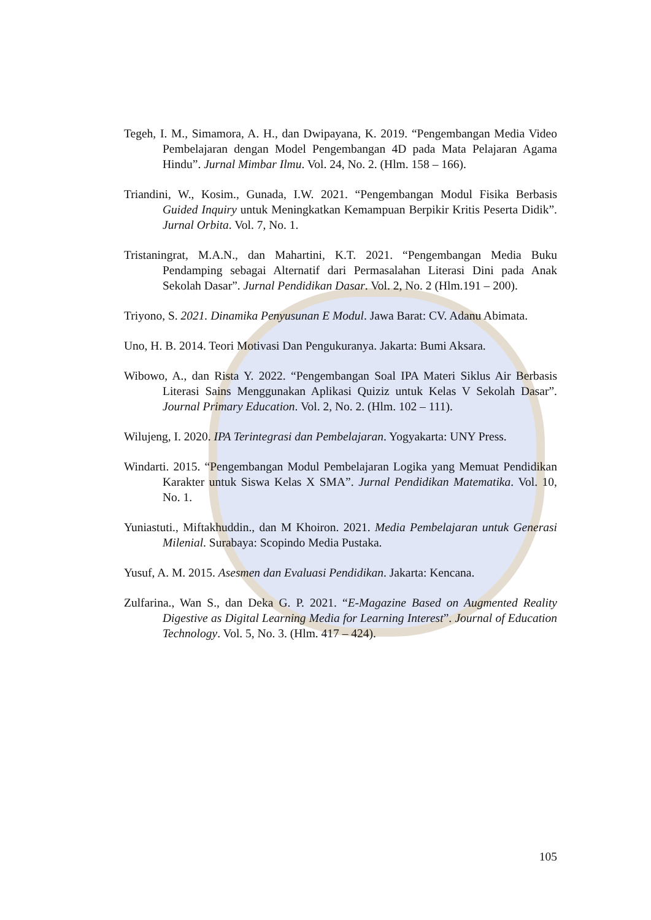Tegeh, I. M., Simamora, A. H., dan Dwipayana, K. 2019. “Pengembangan Media Video Pembelajaran dengan Model Pengembangan 4D pada Mata Pelajaran Agama Hindu”. Jurnal Mimbar Ilmu. Vol. 24, No. 2. (Hlm. 158 – 166).
Triandini, W., Kosim., Gunada, I.W. 2021. “Pengembangan Modul Fisika Berbasis Guided Inquiry untuk Meningkatkan Kemampuan Berpikir Kritis Peserta Didik”. Jurnal Orbita. Vol. 7, No. 1.
Tristaningrat, M.A.N., dan Mahartini, K.T. 2021. “Pengembangan Media Buku Pendamping sebagai Alternatif dari Permasalahan Literasi Dini pada Anak Sekolah Dasar”. Jurnal Pendidikan Dasar. Vol. 2, No. 2 (Hlm.191 – 200).
Triyono, S. 2021. Dinamika Penyusunan E Modul. Jawa Barat: CV. Adanu Abimata.
Uno, H. B. 2014. Teori Motivasi Dan Pengukuranya. Jakarta: Bumi Aksara.
Wibowo, A., dan Rista Y. 2022. “Pengembangan Soal IPA Materi Siklus Air Berbasis Literasi Sains Menggunakan Aplikasi Quiziz untuk Kelas V Sekolah Dasar”. Journal Primary Education. Vol. 2, No. 2. (Hlm. 102 – 111).
Wilujeng, I. 2020. IPA Terintegrasi dan Pembelajaran. Yogyakarta: UNY Press.
Windarti. 2015. “Pengembangan Modul Pembelajaran Logika yang Memuat Pendidikan Karakter untuk Siswa Kelas X SMA”. Jurnal Pendidikan Matematika. Vol. 10, No. 1.
Yuniastuti., Miftakhuddin., dan M Khoiron. 2021. Media Pembelajaran untuk Generasi Milenial. Surabaya: Scopindo Media Pustaka.
Yusuf, A. M. 2015. Asesmen dan Evaluasi Pendidikan. Jakarta: Kencana.
Zulfarina., Wan S., dan Deka G. P. 2021. “E-Magazine Based on Augmented Reality Digestive as Digital Learning Media for Learning Interest”. Journal of Education Technology. Vol. 5, No. 3. (Hlm. 417 – 424).
105